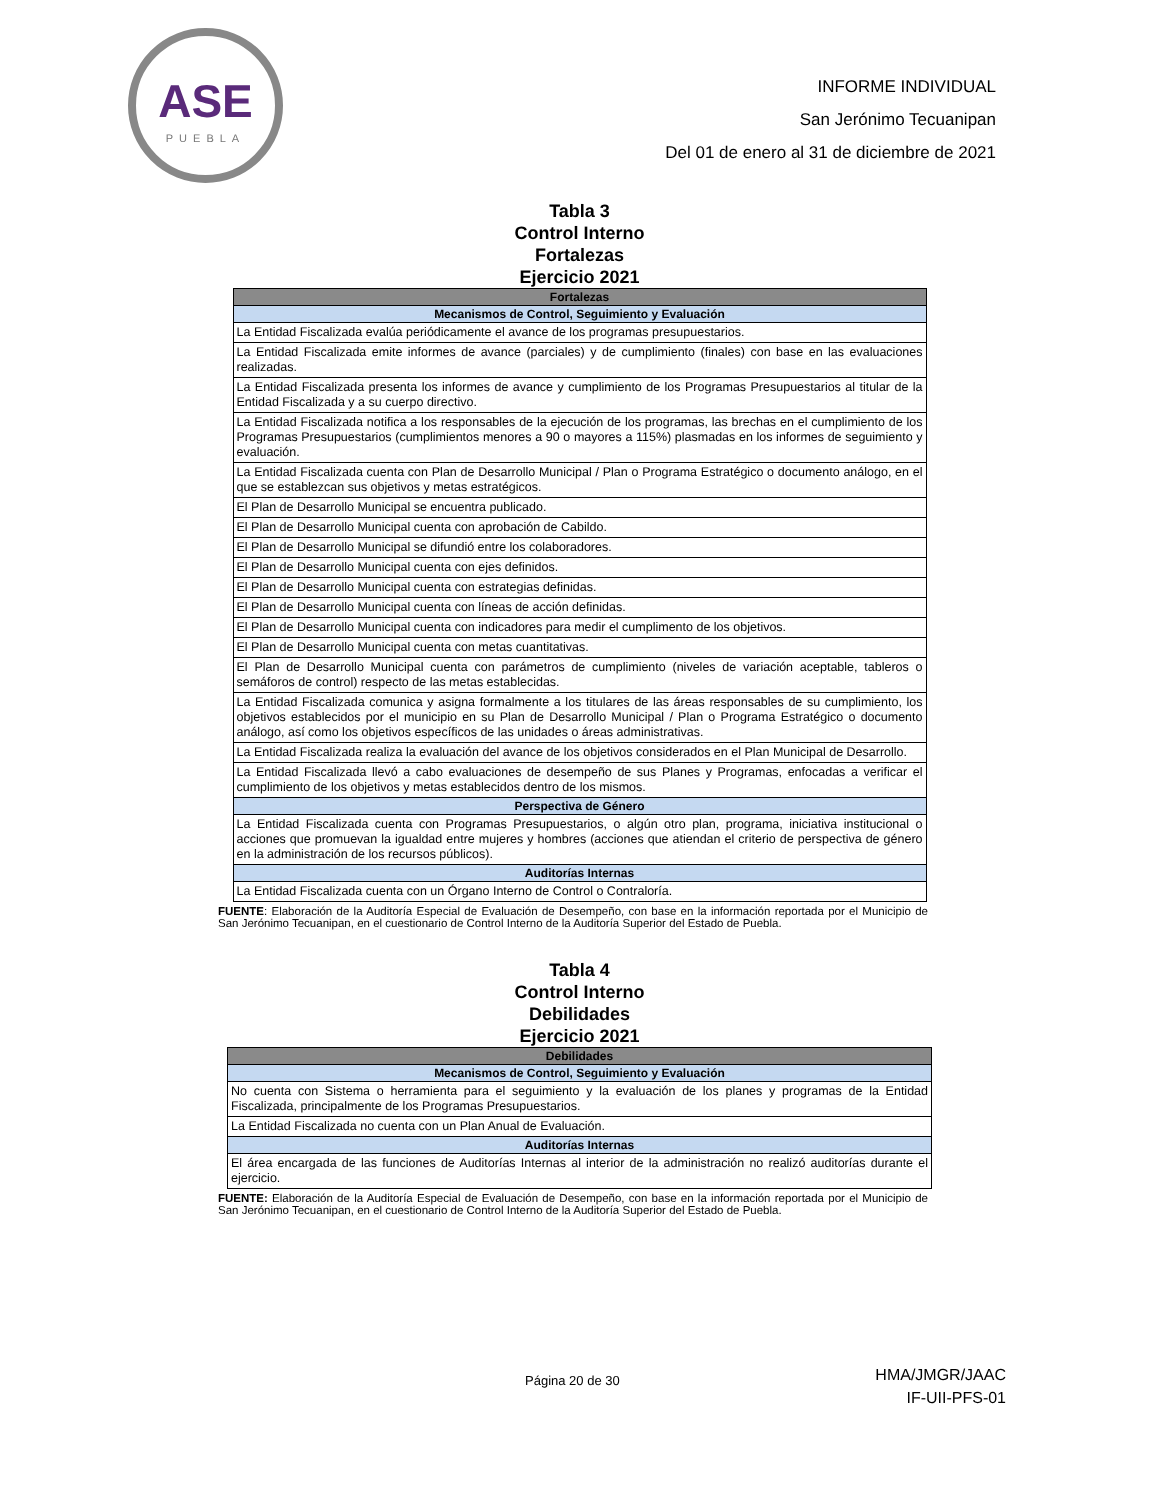ASE
PUEBLA
INFORME INDIVIDUAL
San Jerónimo Tecuanipan
Del 01 de enero al 31 de diciembre de 2021
Tabla 3
Control Interno
Fortalezas
Ejercicio 2021
| Fortalezas |
| --- |
| Mecanismos de Control, Seguimiento y Evaluación |
| La Entidad Fiscalizada evalúa periódicamente el avance de los programas presupuestarios. |
| La Entidad Fiscalizada emite informes de avance (parciales) y de cumplimiento (finales) con base en las evaluaciones realizadas. |
| La Entidad Fiscalizada presenta los informes de avance y cumplimiento de los Programas Presupuestarios al titular de la Entidad Fiscalizada y a su cuerpo directivo. |
| La Entidad Fiscalizada notifica a los responsables de la ejecución de los programas, las brechas en el cumplimiento de los Programas Presupuestarios (cumplimientos menores a 90 o mayores a 115%) plasmadas en los informes de seguimiento y evaluación. |
| La Entidad Fiscalizada cuenta con Plan de Desarrollo Municipal / Plan o Programa Estratégico o documento análogo, en el que se establezcan sus objetivos y metas estratégicos. |
| El Plan de Desarrollo Municipal se encuentra publicado. |
| El Plan de Desarrollo Municipal cuenta con aprobación de Cabildo. |
| El Plan de Desarrollo Municipal se difundió entre los colaboradores. |
| El Plan de Desarrollo Municipal cuenta con ejes definidos. |
| El Plan de Desarrollo Municipal cuenta con estrategias definidas. |
| El Plan de Desarrollo Municipal cuenta con líneas de acción definidas. |
| El Plan de Desarrollo Municipal cuenta con indicadores para medir el cumplimento de los objetivos. |
| El Plan de Desarrollo Municipal cuenta con metas cuantitativas. |
| El Plan de Desarrollo Municipal cuenta con parámetros de cumplimiento (niveles de variación aceptable, tableros o semáforos de control) respecto de las metas establecidas. |
| La Entidad Fiscalizada comunica y asigna formalmente a los titulares de las áreas responsables de su cumplimiento, los objetivos establecidos por el municipio en su Plan de Desarrollo Municipal / Plan o Programa Estratégico o documento análogo, así como los objetivos específicos de las unidades o áreas administrativas. |
| La Entidad Fiscalizada realiza la evaluación del avance de los objetivos considerados en el Plan Municipal de Desarrollo. |
| La Entidad Fiscalizada llevó a cabo evaluaciones de desempeño de sus Planes y Programas, enfocadas a verificar el cumplimiento de los objetivos y metas establecidos dentro de los mismos. |
| Perspectiva de Género |
| La Entidad Fiscalizada cuenta con Programas Presupuestarios, o algún otro plan, programa, iniciativa institucional o acciones que promuevan la igualdad entre mujeres y hombres (acciones que atiendan el criterio de perspectiva de género en la administración de los recursos públicos). |
| Auditorías Internas |
| La Entidad Fiscalizada cuenta con un Órgano Interno de Control o Contraloría. |
FUENTE: Elaboración de la Auditoría Especial de Evaluación de Desempeño, con base en la información reportada por el Municipio de San Jerónimo Tecuanipan, en el cuestionario de Control Interno de la Auditoría Superior del Estado de Puebla.
Tabla 4
Control Interno
Debilidades
Ejercicio 2021
| Debilidades |
| --- |
| Mecanismos de Control, Seguimiento y Evaluación |
| No cuenta con Sistema o herramienta para el seguimiento y la evaluación de los planes y programas de la Entidad Fiscalizada, principalmente de los Programas Presupuestarios. |
| La Entidad Fiscalizada no cuenta con un Plan Anual de Evaluación. |
| Auditorías Internas |
| El área encargada de las funciones de Auditorías Internas al interior de la administración no realizó auditorías durante el ejercicio. |
FUENTE: Elaboración de la Auditoría Especial de Evaluación de Desempeño, con base en la información reportada por el Municipio de San Jerónimo Tecuanipan, en el cuestionario de Control Interno de la Auditoría Superior del Estado de Puebla.
Página 20 de 30 HMA/JMGR/JAAC
IF-UII-PFS-01